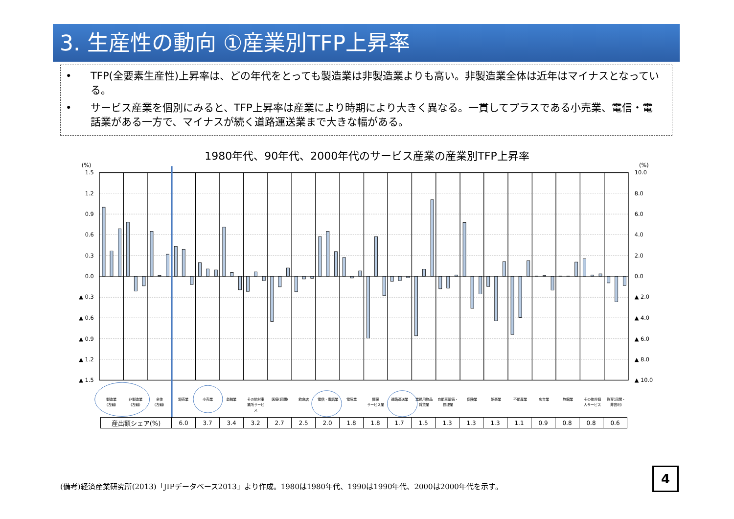3. 生産性の動向 ①産業別TFP上昇率
• TFP(全要素生産性)上昇率は、どの年代をとっても製造業は非製造業よりも高い。非製造業全体は近年はマイナスとなっている。
• サービス産業を個別にみると、TFP上昇率は産業により時期により大きく異なる。一貫してプラスである小売業、電信・電話業がある一方で、マイナスが続く道路運送業まで大きな幅がある。
1980年代、90年代、2000年代のサービス産業の産業別TFP上昇率
(%)
1.5
1.2
0.9
0.6
0.3
0.0
▲ 0.3
▲ 0.6
▲ 0.9
▲ 1.2
▲ 1.5
(%)
10.0
8.0
6.0
4.0
2.0
0.0
▲ 2.0
▲ 4.0
▲ 6.0
▲ 8.0
▲ 10.0
製造業
(左軸)
非製造業
(左軸)
全体
(左軸)
卸売業
小売業
金融業
その他対事
業所サービ
ス
医療(民間)
飲食店
電信・電話業
電気業
情報
サービス業
道路運送業
業務用物品
賃貸業
自動車整備・
修理業
保険業
娯楽業
不動産業
広告業
旅館業
その他対個
人サービス
教育(民間・
非営利)
| 産出額シェア(%) | 6.0 | 3.7 | 3.4 | 3.2 | 2.7 | 2.5 | 2.0 | 1.8 | 1.8 | 1.7 | 1.5 | 1.3 | 1.3 | 1.3 | 1.1 | 0.9 | 0.8 | 0.8 | 0.6 |
(備考)経済産業研究所(2013)「JIPデータベース2013」より作成。1980は1980年代、1990は1990年代、2000は2000年代を示す。
4